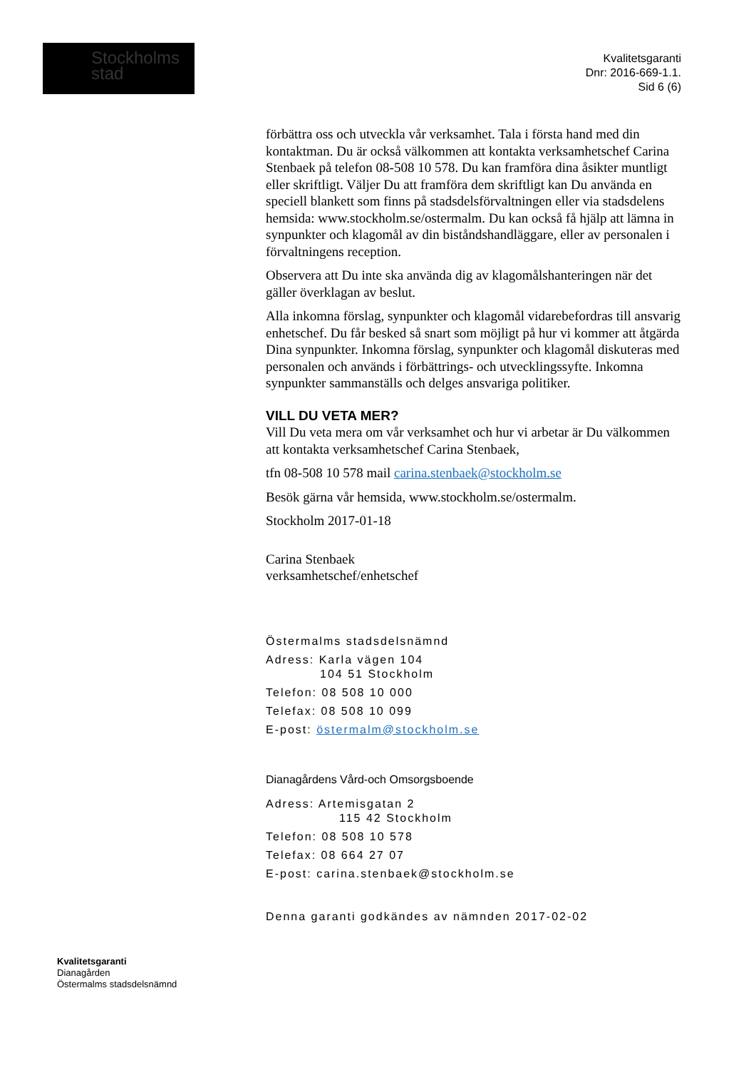Stockholms
stad
Kvalitetsgaranti
Dnr: 2016-669-1.1.
Sid 6 (6)
förbättra oss och utveckla vår verksamhet. Tala i första hand med din kontaktman. Du är också välkommen att kontakta verksamhetschef Carina Stenbaek på telefon 08-508 10 578. Du kan framföra dina åsikter muntligt eller skriftligt. Väljer Du att framföra dem skriftligt kan Du använda en speciell blankett som finns på stadsdelsförvaltningen eller via stadsdelens hemsida: www.stockholm.se/ostermalm. Du kan också få hjälp att lämna in synpunkter och klagomål av din biståndshandläggare, eller av personalen i förvaltningens reception.
Observera att Du inte ska använda dig av klagomålshanteringen när det gäller överklagan av beslut.
Alla inkomna förslag, synpunkter och klagomål vidarebefordras till ansvarig enhetschef. Du får besked så snart som möjligt på hur vi kommer att åtgärda Dina synpunkter. Inkomna förslag, synpunkter och klagomål diskuteras med personalen och används i förbättrings- och utvecklingssyfte. Inkomna synpunkter sammanställs och delges ansvariga politiker.
VILL DU VETA MER?
Vill Du veta mera om vår verksamhet och hur vi arbetar är Du välkommen att kontakta verksamhetschef Carina Stenbaek,
tfn 08-508 10 578 mail carina.stenbaek@stockholm.se
Besök gärna vår hemsida, www.stockholm.se/ostermalm.
Stockholm 2017-01-18
Carina Stenbaek
verksamhetschef/enhetschef
Östermalms stadsdelsnämnd
Adress: Karla vägen 104
104 51 Stockholm
Telefon: 08 508 10 000
Telefax: 08 508 10 099
E-post: östermalm@stockholm.se
Dianagårdens Vård-och Omsorgsboende
Adress: Artemisgatan 2
115 42 Stockholm
Telefon: 08 508 10 578
Telefax: 08 664 27 07
E-post: carina.stenbaek@stockholm.se
Denna garanti godkändes av nämnden 2017-02-02
Kvalitetsgaranti
Dianagården
Östermalms stadsdelsnämnd